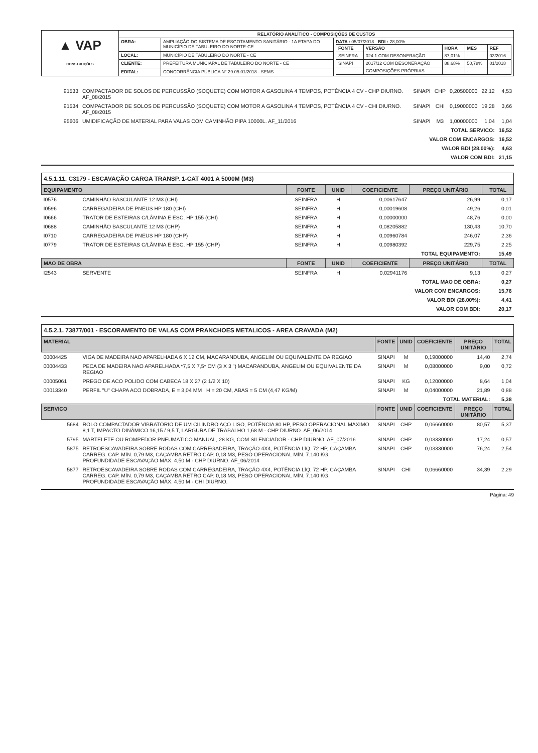| ▲ VAP CONSTRUÇÕES | RELATÓRIO ANALÍTICO - COMPOSIÇÕES DE CUSTOS | | |
| | OBRA: | AMPLIAÇÃO DO SISTEMA DE ESGOTAMENTO SANITÁRIO - 1A ETAPA DO MUNICÍPIO DE TABULEIRO DO NORTE-CE | DATA : 05/07/2018 BDI : 28,00% / FONTE / VERSÃO / HORA / MES / REF / / SEINFRA / 024.1 COM DESONERAÇÃO / 87,01% / - / 03/2016 / / SINAPI / 2017/12 COM DESONERAÇÃO / 88,68% / 50,78% / 01/2018 / / / COMPOSIÇÕES PRÓPRIAS / - / - / / |
| | LOCAL: | MUNICÍPIO DE TABULEIRO DO NORTE - CE | |
| | CLIENTE: | PREFEITURA MUNICIAPAL DE TABULEIRO DO NORTE - CE | |
| | EDITAL: | CONCORRÊNCIA PÚBLICA N° 29.05.01/2018 - SEMS | |
| 91533 | COMPACTADOR DE SOLOS DE PERCUSSÃO (SOQUETE) COM MOTOR A GASOLINA 4 TEMPOS, POTÊNCIA 4 CV - CHP DIURNO. AF_08/2015 | SINAPI | CHP | 0,20500000 | 22,12 | 4,53 |
| 91534 | COMPACTADOR DE SOLOS DE PERCUSSÃO (SOQUETE) COM MOTOR A GASOLINA 4 TEMPOS, POTÊNCIA 4 CV - CHI DIURNO. AF_08/2015 | SINAPI | CHI | 0,19000000 | 19,28 | 3,66 |
| 95606 | UMIDIFICAÇÃO DE MATERIAL PARA VALAS COM CAMINHÃO PIPA 10000L. AF_11/2016 | SINAPI | M3 | 1,00000000 | 1,04 | 1,04 |
| TOTAL SERVICO: | | | | | | 16,52 |
| VALOR COM ENCARGOS: | | | | | | 16,52 |
| VALOR BDI (28.00%): | | | | | | 4,63 |
| VALOR COM BDI: | | | | | | 21,15 |
4.5.1.11. C3179 - ESCAVAÇÃO CARGA TRANSP. 1-CAT 4001 A 5000M (M3)
| EQUIPAMENTO | | FONTE | UNID | COEFICIENTE | PREÇO UNITÁRIO | TOTAL |
| I0576 | CAMINHÃO BASCULANTE 12 M3 (CHI) | SEINFRA | H | 0,00617647 | 26,99 | 0,17 |
| I0596 | CARREGADEIRA DE PNEUS HP 180 (CHI) | SEINFRA | H | 0,00019608 | 49,26 | 0,01 |
| I0666 | TRATOR DE ESTEIRAS C/LÂMINA E ESC. HP 155 (CHI) | SEINFRA | H | 0,00000000 | 48,76 | 0,00 |
| I0688 | CAMINHÃO BASCULANTE 12 M3 (CHP) | SEINFRA | H | 0,08205882 | 130,43 | 10,70 |
| I0710 | CARREGADEIRA DE PNEUS HP 180 (CHP) | SEINFRA | H | 0,00960784 | 246,07 | 2,36 |
| I0779 | TRATOR DE ESTEIRAS C/LÂMINA E ESC. HP 155 (CHP) | SEINFRA | H | 0,00980392 | 229,75 | 2,25 |
| TOTAL EQUIPAMENTO: | | | | | | 15,49 |
| MAO DE OBRA | | FONTE | UNID | COEFICIENTE | PREÇO UNITÁRIO | TOTAL |
| I2543 | SERVENTE | SEINFRA | H | 0,02941176 | 9,13 | 0,27 |
| TOTAL MAO DE OBRA: | | | | | | 0,27 |
| VALOR COM ENCARGOS: | | | | | | 15,76 |
| VALOR BDI (28.00%): | | | | | | 4,41 |
| VALOR COM BDI: | | | | | | 20,17 |
4.5.2.1. 73877/001 - ESCORAMENTO DE VALAS COM PRANCHOES METALICOS - AREA CRAVADA (M2)
| MATERIAL | | FONTE | UNID | COEFICIENTE | PREÇO UNITÁRIO | TOTAL |
| 00004425 | VIGA DE MADEIRA NAO APARELHADA 6 X 12 CM, MACARANDUBA, ANGELIM OU EQUIVALENTE DA REGIAO | SINAPI | M | 0,19000000 | 14,40 | 2,74 |
| 00004433 | PECA DE MADEIRA NAO APARELHADA *7,5 X 7,5* CM (3 X 3 ") MACARANDUBA, ANGELIM OU EQUIVALENTE DA REGIAO | SINAPI | M | 0,08000000 | 9,00 | 0,72 |
| 00005061 | PREGO DE ACO POLIDO COM CABECA 18 X 27 (2 1/2 X 10) | SINAPI | KG | 0,12000000 | 8,64 | 1,04 |
| 00013340 | PERFIL "U" CHAPA ACO DOBRADA, E = 3,04 MM , H = 20 CM, ABAS = 5 CM (4,47 KG/M) | SINAPI | M | 0,04000000 | 21,89 | 0,88 |
| TOTAL MATERIAL: | | | | | | 5,38 |
| SERVICO | | FONTE | UNID | COEFICIENTE | PREÇO UNITÁRIO | TOTAL |
| 5684 | ROLO COMPACTADOR VIBRATÓRIO DE UM CILINDRO AÇO LISO, POTÊNCIA 80 HP, PESO OPERACIONAL MÁXIMO 8,1 T, IMPACTO DINÂMICO 16,15 / 9,5 T, LARGURA DE TRABALHO 1,68 M - CHP DIURNO. AF_06/2014 | SINAPI | CHP | 0,06660000 | 80,57 | 5,37 |
| 5795 | MARTELETE OU ROMPEDOR PNEUMÁTICO MANUAL, 28 KG, COM SILENCIADOR - CHP DIURNO. AF_07/2016 | SINAPI | CHP | 0,03330000 | 17,24 | 0,57 |
| 5875 | RETROESCAVADEIRA SOBRE RODAS COM CARREGADEIRA, TRAÇÃO 4X4, POTÊNCIA LÍQ. 72 HP, CAÇAMBA CARREG. CAP. MÍN. 0,79 M3, CAÇAMBA RETRO CAP. 0,18 M3, PESO OPERACIONAL MÍN. 7.140 KG, PROFUNDIDADE ESCAVAÇÃO MÁX. 4,50 M - CHP DIURNO. AF_06/2014 | SINAPI | CHP | 0,03330000 | 76,24 | 2,54 |
| 5877 | RETROESCAVADEIRA SOBRE RODAS COM CARREGADEIRA, TRAÇÃO 4X4, POTÊNCIA LÍQ. 72 HP, CAÇAMBA CARREG. CAP. MÍN. 0,79 M3, CAÇAMBA RETRO CAP. 0,18 M3, PESO OPERACIONAL MÍN. 7.140 KG, PROFUNDIDADE ESCAVAÇÃO MÁX. 4,50 M - CHI DIURNO. | SINAPI | CHI | 0,06660000 | 34,39 | 2,29 |
Página: 49